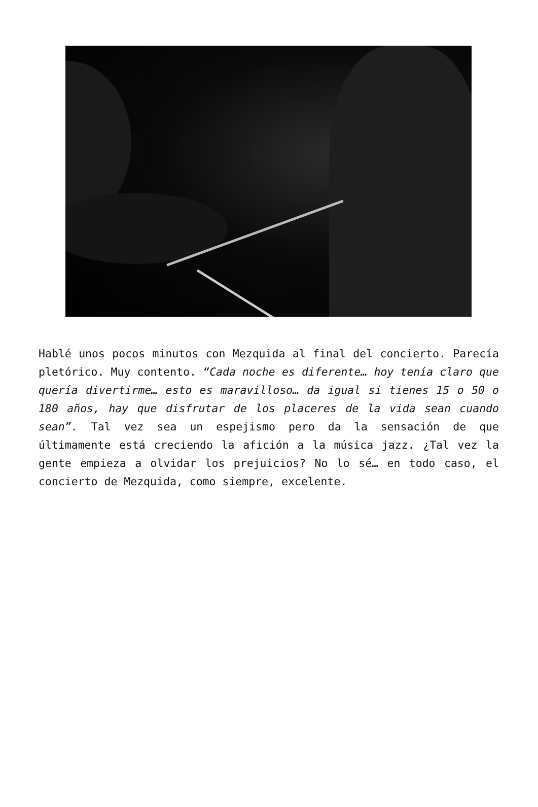Hablé unos pocos minutos con Mezquida al final del concierto. Parecía pletórico. Muy contento. “Cada noche es diferente… hoy tenía claro que quería divertirme… esto es maravilloso… da igual si tienes 15 o 50 o 180 años, hay que disfrutar de los placeres de la vida sean cuando sean”. Tal vez sea un espejismo pero da la sensación de que últimamente está creciendo la afición a la música jazz. ¿Tal vez la gente empieza a olvidar los prejuicios? No lo sé… en todo caso, el concierto de Mezquida, como siempre, excelente.